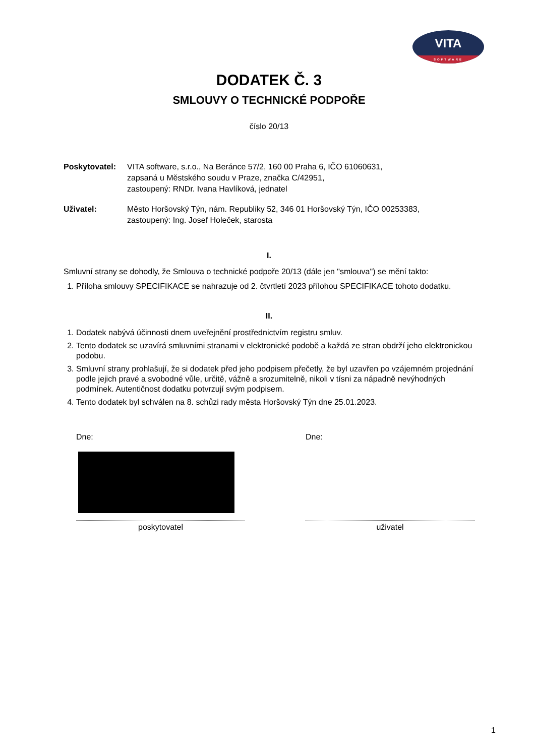VITA
SOFTWARE
DODATEK Č. 3
SMLOUVY O TECHNICKÉ PODPOŘE
číslo 20/13
Poskytovatel: VITA software, s.r.o., Na Beránce 57/2, 160 00 Praha 6, IČO 61060631,
zapsaná u Městského soudu v Praze, značka C/42951,
zastoupený: RNDr. Ivana Havlíková, jednatel
Uživatel: Město Horšovský Týn, nám. Republiky 52, 346 01 Horšovský Týn, IČO 00253383,
zastoupený: Ing. Josef Holeček, starosta
I.
Smluvní strany se dohodly, že Smlouva o technické podpoře 20/13 (dále jen "smlouva") se mění takto:
1. Příloha smlouvy SPECIFIKACE se nahrazuje od 2. čtvrtletí 2023 přílohou SPECIFIKACE tohoto dodatku.
II.
1. Dodatek nabývá účinnosti dnem uveřejnění prostřednictvím registru smluv.
2. Tento dodatek se uzavírá smluvními stranami v elektronické podobě a každá ze stran obdrží jeho elektronickou podobu.
3. Smluvní strany prohlašují, že si dodatek před jeho podpisem přečetly, že byl uzavřen po vzájemném projednání podle jejich pravé a svobodné vůle, určitě, vážně a srozumitelně, nikoli v tísni za nápadně nevýhodných podmínek. Autentičnost dodatku potvrzují svým podpisem.
4. Tento dodatek byl schválen na 8. schůzi rady města Horšovský Týn dne 25.01.2023.
Dne:
poskytovatel
Dne:
uživatel
1